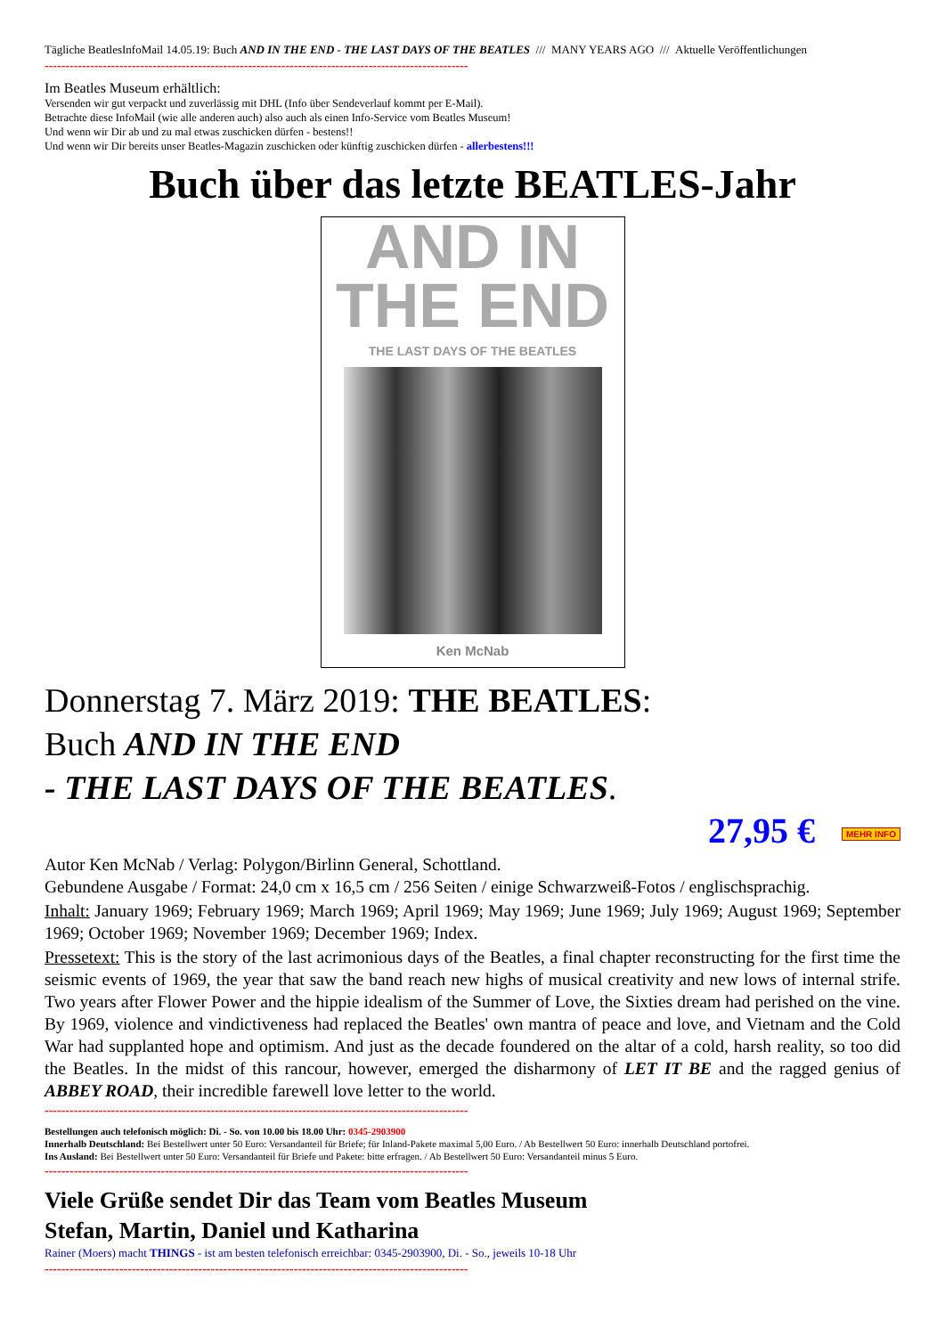Tägliche BeatlesInfoMail 14.05.19: Buch AND IN THE END - THE LAST DAYS OF THE BEATLES /// MANY YEARS AGO /// Aktuelle Veröffentlichungen
------------------------------------------------------------------------------------------------------
Im Beatles Museum erhältlich:
Versenden wir gut verpackt und zuverlässig mit DHL (Info über Sendeverlauf kommt per E-Mail).
Betrachte diese InfoMail (wie alle anderen auch) also auch als einen Info-Service vom Beatles Museum!
Und wenn wir Dir ab und zu mal etwas zuschicken dürfen - bestens!!
Und wenn wir Dir bereits unser Beatles-Magazin zuschicken oder künftig zuschicken dürfen - allerbestens!!!
Buch über das letzte BEATLES-Jahr
AND IN
THE END
THE LAST DAYS OF THE BEATLES
Ken McNab
Donnerstag 7. März 2019: THE BEATLES:
Buch AND IN THE END
- THE LAST DAYS OF THE BEATLES.
27,95 € MEHR INFO
Autor Ken McNab / Verlag: Polygon/Birlinn General, Schottland.
Gebundene Ausgabe / Format: 24,0 cm x 16,5 cm / 256 Seiten / einige Schwarzweiß-Fotos / englischsprachig.
Inhalt: January 1969; February 1969; March 1969; April 1969; May 1969; June 1969; July 1969; August 1969; September 1969; October 1969; November 1969; December 1969; Index.
Pressetext: This is the story of the last acrimonious days of the Beatles, a final chapter reconstructing for the first time the seismic events of 1969, the year that saw the band reach new highs of musical creativity and new lows of internal strife. Two years after Flower Power and the hippie idealism of the Summer of Love, the Sixties dream had perished on the vine. By 1969, violence and vindictiveness had replaced the Beatles' own mantra of peace and love, and Vietnam and the Cold War had supplanted hope and optimism. And just as the decade foundered on the altar of a cold, harsh reality, so too did the Beatles. In the midst of this rancour, however, emerged the disharmony of LET IT BE and the ragged genius of ABBEY ROAD, their incredible farewell love letter to the world.
------------------------------------------------------------------------------------------------------
Bestellungen auch telefonisch möglich: Di. - So. von 10.00 bis 18.00 Uhr: 0345-2903900
Innerhalb Deutschland: Bei Bestellwert unter 50 Euro: Versandanteil für Briefe; für Inland-Pakete maximal 5,00 Euro. / Ab Bestellwert 50 Euro: innerhalb Deutschland portofrei.
Ins Ausland: Bei Bestellwert unter 50 Euro: Versandanteil für Briefe und Pakete: bitte erfragen. / Ab Bestellwert 50 Euro: Versandanteil minus 5 Euro.
------------------------------------------------------------------------------------------------------
Viele Grüße sendet Dir das Team vom Beatles Museum
Stefan, Martin, Daniel und Katharina
Rainer (Moers) macht THINGS - ist am besten telefonisch erreichbar: 0345-2903900, Di. - So., jeweils 10-18 Uhr
------------------------------------------------------------------------------------------------------